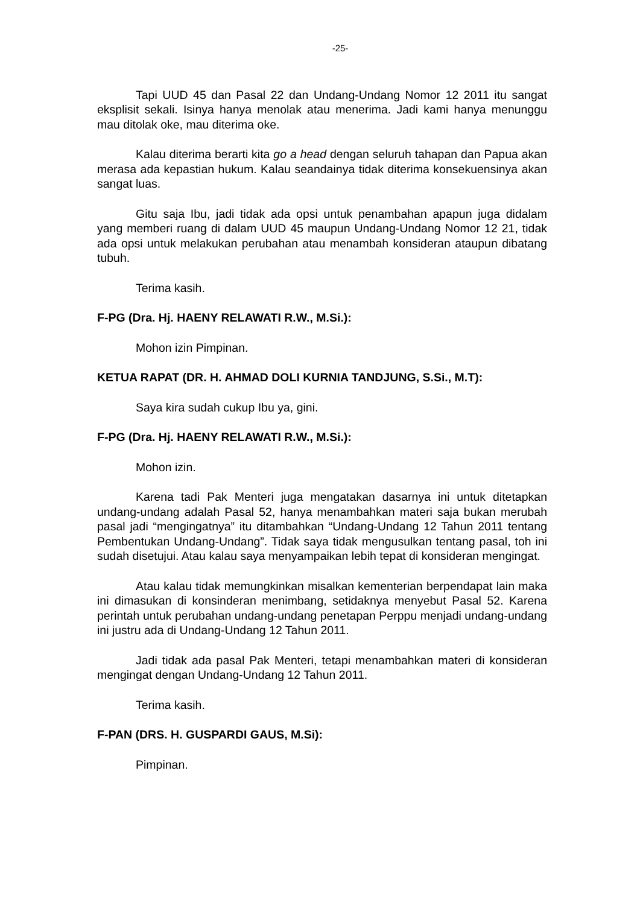-25-
Tapi UUD 45 dan Pasal 22 dan Undang-Undang Nomor 12 2011 itu sangat eksplisit sekali. Isinya hanya menolak atau menerima. Jadi kami hanya menunggu mau ditolak oke, mau diterima oke.
Kalau diterima berarti kita go a head dengan seluruh tahapan dan Papua akan merasa ada kepastian hukum. Kalau seandainya tidak diterima konsekuensinya akan sangat luas.
Gitu saja Ibu, jadi tidak ada opsi untuk penambahan apapun juga didalam yang memberi ruang di dalam UUD 45 maupun Undang-Undang Nomor 12 21, tidak ada opsi untuk melakukan perubahan atau menambah konsideran ataupun dibatang tubuh.
Terima kasih.
F-PG (Dra. Hj. HAENY RELAWATI R.W., M.Si.):
Mohon izin Pimpinan.
KETUA RAPAT (DR. H. AHMAD DOLI KURNIA TANDJUNG, S.Si., M.T):
Saya kira sudah cukup Ibu ya, gini.
F-PG (Dra. Hj. HAENY RELAWATI R.W., M.Si.):
Mohon izin.
Karena tadi Pak Menteri juga mengatakan dasarnya ini untuk ditetapkan undang-undang adalah Pasal 52, hanya menambahkan materi saja bukan merubah pasal jadi “mengingatnya” itu ditambahkan “Undang-Undang 12 Tahun 2011 tentang Pembentukan Undang-Undang”. Tidak saya tidak mengusulkan tentang pasal, toh ini sudah disetujui. Atau kalau saya menyampaikan lebih tepat di konsideran mengingat.
Atau kalau tidak memungkinkan misalkan kementerian berpendapat lain maka ini dimasukan di konsinderan menimbang, setidaknya menyebut Pasal 52. Karena perintah untuk perubahan undang-undang penetapan Perppu menjadi undang-undang ini justru ada di Undang-Undang 12 Tahun 2011.
Jadi tidak ada pasal Pak Menteri, tetapi menambahkan materi di konsideran mengingat dengan Undang-Undang 12 Tahun 2011.
Terima kasih.
F-PAN (DRS. H. GUSPARDI GAUS, M.Si):
Pimpinan.